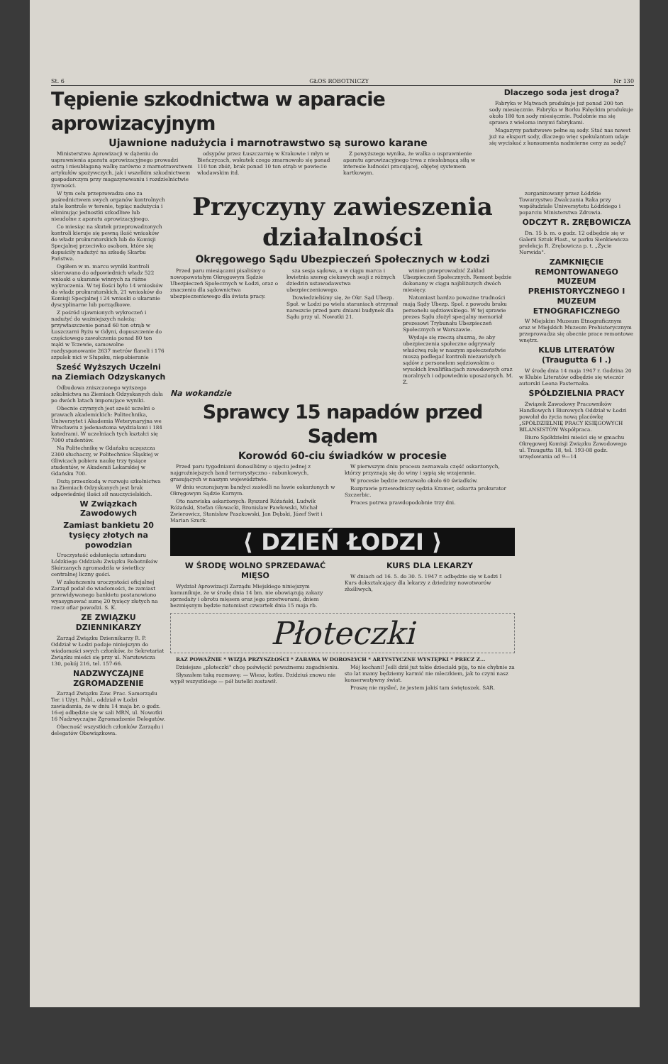St. 6 GŁOS ROBOTNICZY Nr 130
Tępienie szkodnictwa w aparacie aprowizacyjnym
Ujawnione nadużycia i marnotrawstwo są surowo karane
Ministerstwo Aprowizacji w dążeniu do usprawnienia aparatu aprowizacyjnego prowadzi ostrą i nieubłaganą walkę zarówno z marnotrawstwem artykułów spożywczych, jak i wszelkim szkodnictwem gospodarczym przy magazynowaniu i rozdzielnictwie żywności.
odsypów przez Łuszczarnię w Krakowie i młyn w Bieńczycach, wskutek czego zmarnowało się ponad 110 ton zbóż, brak ponad 10 ton otrąb w powiecie wlodawskim itd.
Z powyższego wynika, że walka o usprawnienie aparatu aprowizacyjnego trwa z niesłabnącą siłą w interesie ludności pracującej, objętej systemem kartkowym.
Dlaczego soda jest droga?
Fabryka w Mątwach produkuje już ponad 200 ton sody miesięcznie. Fabryka w Borku Fałęckim produkuje około 180 ton sody miesięcznie. Podobnie ma się sprawa z wieloma innymi fabrykami.
Magazyny państwowe pełne są sody. Stać nas nawet już na eksport sody, dlaczego więc spekulantom udaje się wyciskać z konsumenta nadmierne ceny za sodę?
W tym celu przeprowadza ono za pośrednictwem swych organów kontrolnych stałe kontrole w terenie, tępiąc nadużycia i eliminując jednostki szkodliwe lub nieudolne z aparatu aprowizacyjnego.
Co miesiąc na skutek przeprowadzonych kontroli kieruje się pewną ilość wniosków do władz prokuratorskich lub do Komisji Specjalnej przeciwko osobom, które się dopuściły nadużyć na szkodę Skarbu Państwa.
Ogółem w m. marcu wyniki kontroli skierowano do odpowiednich władz 522 wnioski o ukaranie winnych za różne wykroczenia. W tej ilości było 14 wniosków do władz prokuratorskich, 21 wniosków do Komisji Specjalnej i 24 wnioski o ukaranie dyscyplinarne lub porządkowe.
Z pośród ujawnionych wykroczeń i nadużyć do ważniejszych należą: przywłaszczenie ponad 60 ton otrąb w Łuszczarni Ryżu w Gdyni, dopuszczenie do częściowego zawołczenia ponad 80 ton mąki w Tczewie, samowolne rozdysponowanie 2637 metrów flaneli i 176 szpulek nici w Słupsku, niepobieranie
Sześć Wyższych Uczelni na Ziemiach Odzyskanych
Odbudowa zniszczonego wyższego szkolnictwa na Ziemiach Odzyskanych dała po dwóch latach imponujące wyniki.
Obecnie czynnych jest sześć uczelni o prawach akademickich: Politechnika, Uniwersytet i Akademia Weterynaryjna we Wrocławiu z jedenastoma wydziałami i 184 katedrami. W uczelniach tych kształci się 7000 studentów.
Na Politechnikę w Gdańsku uczęszcza 2300 słuchaczy, w Politechnice Śląskiej w Gliwicach pobiera naukę trzy tysiące studentów, w Akademii Lekarskiej w Gdańsku 700.
Dużą przeszkodą w rozwoju szkolnictwa na Ziemiach Odzyskanych jest brak odpowiedniej ilości sił nauczycielskich.
W Związkach Zawodowych
Zamiast bankietu 20 tysięcy złotych na powodzian
Uroczystość odsłonięcia sztandaru Łódzkiego Oddziału Związku Robotników Skórzanych zgromadziła w świetlicy centralnej liczny gości.
W zakończeniu uroczystości oficjalnej Zarząd podał do wiadomości, że zamiast przewidywanego bankietu postanowiono wyasygnować sumę 20 tysięcy złotych na rzecz ofiar powodzi. S. K.
ZE ZWIĄZKU DZIENNIKARZY
Zarząd Związku Dziennikarzy R. P. Oddział w Łodzi podaje niniejszym do wiadomości swych członków, że Sekretariat Związku mieści się przy ul. Narutowicza 130, pokój 216, tel. 157-66.
NADZWYCZAJNE ZGROMADZENIE
Zarząd Związku Zaw. Prac. Samorządu Ter. i Użyt. Publ., oddział w Łodzi zawiadamia, że w dniu 14 maja br. o godz. 16-ej odbędzie się w sali MRN, ul. Nowotki 16 Nadzwyczajne Zgromadzenie Delegatów.
Obecność wszystkich członków Zarządu i delegatów Obowiązkowa.
Przyczyny zawieszenia działalności
Okręgowego Sądu Ubezpieczeń Społecznych w Łodzi
Przed paru miesiącami pisaliśmy o nowopowstałym Okręgowym Sądzie Ubezpieczeń Społecznych w Łodzi, oraz o znaczeniu dla sądownictwa ubezpieczeniowego dla świata pracy.
sza sesja sądowa, a w ciągu marca i kwietnia szereg ciekawych sesji z różnych dziedzin ustawodawstwa ubezpieczeniowego.
Dowiedzieliśmy się, że Okr. Sąd Ubezp. Społ. w Łodzi po wielu staraniach otrzymał nareszcie przed paru dniami budynek dla Sądu przy ul. Nowotki 21.
winien przeprowadzić Zakład Ubezpieczeń Społecznych. Remont będzie dokonany w ciągu najbliższych dwóch miesięcy.
Natomiast bardzo poważne trudności mają Sądy Ubezp. Społ. z powodu braku personelu sędziowskiego. W tej sprawie prezes Sądu złożył specjalny memoriał prezesowi Trybunału Ubezpieczeń Społecznych w Warszawie.
Wydaje się rzeczą słuszną, że aby ubezpieczenia społeczne odgrywały właściwą rolę w naszym społeczeństwie muszą podlegać kontroli niezawisłych sądów z personelem sędziowskim o wysokich kwalifikacjach zawodowych oraz moralnych i odpowiednio uposażonych. M. Z.
Na wokandzie
Sprawcy 15 napadów przed Sądem
Korowód 60-ciu świadków w procesie
Przed paru tygodniami donosiliśmy o ujęciu jednej z najgroźniejszych band terrorystyczno - rabunkowych, grasujących w naszym województwie.
W dniu wczorajszym bandyci zasiedli na ławie oskarżonych w Okręgowym Sądzie Karnym.
Oto nazwiska oskarżonych: Ryszard Różański, Ludwik Różański, Stefan Głowacki, Bronisław Pawłowski, Michał Zwierowicz, Stanisław Paszkowski, Jan Dębski, Józef Swit i Marian Szurk.
W pierwszym dniu procesu zeznawała część oskarżonych, którzy przyznają się do winy i sypią się wzajemnie.
W procesie będzie zeznawało około 60 świadków.
Rozprawie przewodniczy sędzia Kramer, oskarża prokurator Szczerbic.
Proces potrwa prawdopodobnie trzy dni.
⟨ DZIEŃ ŁODZI ⟩
W ŚRODĘ WOLNO SPRZEDAWAĆ MIĘSO
Wydział Aprowizacji Zarządu Miejskiego niniejszym komunikuje, że w środę dnia 14 bm. nie obowiązują zakazy sprzedaży i obrotu mięsem oraz jego przetworami, dniem bezmięsnym będzie natomiast czwartek dnia 15 maja rb.
KURS DLA LEKARZY
W dniach od 16. 5. do 30. 5. 1947 r. odbędzie się w Łodzi I Kurs dokształcający dla lekarzy z dziedziny nowotworów złośliwych,
Płoteczki
RAZ POWAŻNIE * WIZJA PRZYSZŁOŚCI * ZABAWA W DOROSŁYCH * ARTYSTYCZNE WYSTĘPKI * PRECZ Z...
Dzisiejsze „ploteczki" chcę poświęcić poważnemu zagadnieniu.
Słyszałem taką rozmowę: — Wiesz, kotku. Dzidziuś znowu nie wypił wszystkiego — pół butelki zostawił.
Mój kochani! Jeśli dziś już takie dzieciaki piją, to nie chybnie za sto lat mamy będziemy karmić nie mleczkiem, jak to czyni nasz konserwatywny świat.
Proszę nie myśleć, że jestem jakiś tam świętoszek. SAR.
zorganizowany przez Łódzkie Towarzystwo Zwalczania Raka przy współudziale Uniwersytetu Łódzkiego i poparciu Ministerstwa Zdrowia.
ODCZYT R. ZRĘBOWICZA
Dn. 15 b. m. o godz. 12 odbędzie się w Galerii Sztuk Plast., w parku Sienkiewicza prelekcja R. Zrębowicza p. t. „Życie Norwida".
ZAMKNIĘCIE REMONTOWANEGO MUZEUM PREHISTORYCZNEGO I MUZEUM ETNOGRAFICZNEGO
W Miejskim Muzeum Etnograficznym oraz w Miejskich Muzeum Prehistorycznym przeprowadza się obecnie prace remontowe wnętrz.
KLUB LITERATÓW (Traugutta 6 I .)
W środę dnia 14 maja 1947 r. Godzina 20 w Klubie Literatów odbędzie się wieczór autorski Leona Pasternaka.
SPÓŁDZIELNIA PRACY
Związek Zawodowy Pracowników Handlowych i Biurowych Oddział w Łodzi powołał do życia nową placówkę „SPÓŁDZIELNIĘ PRACY KSIĘGOWYCH BILANSISTÓW Współpraca.
Biuro Spółdzielni mieści się w gmachu Okręgowej Komisji Związku Zawodowego ul. Traugutta 18, tel. 193-08 godz. urzędowania od 9—14